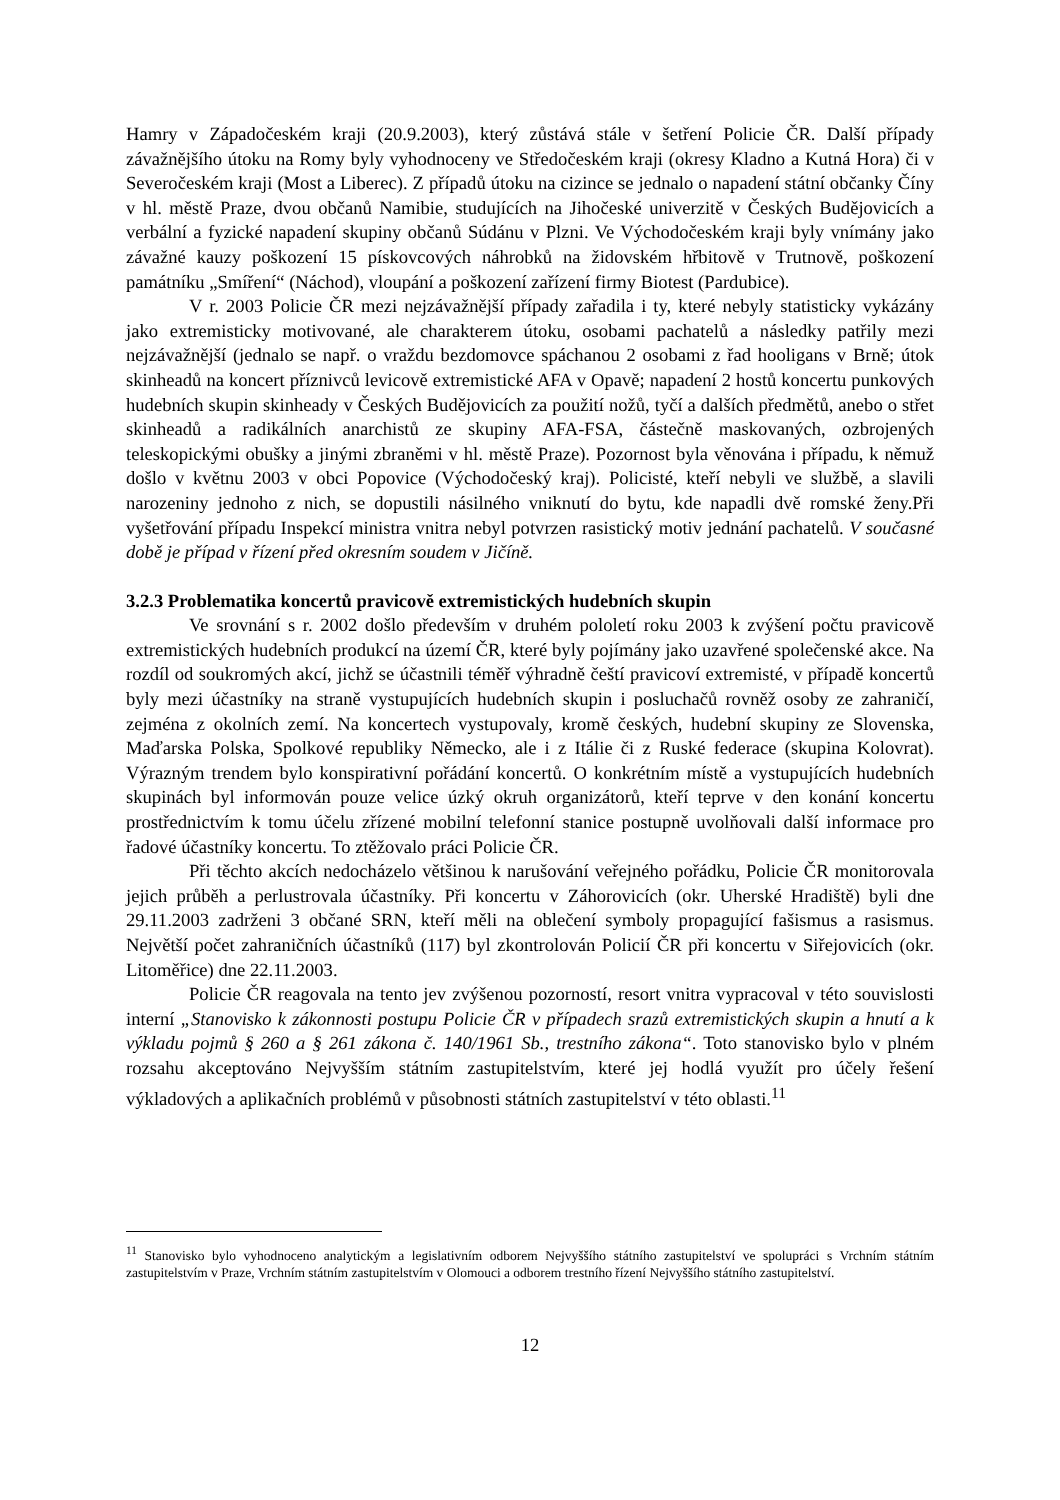Hamry v Západočeském kraji (20.9.2003), který zůstává stále v šetření Policie ČR. Další případy závažnějšího útoku na Romy byly vyhodnoceny ve Středočeském kraji (okresy Kladno a Kutná Hora) či v Severočeském kraji (Most a Liberec). Z případů útoku na cizince se jednalo o napadení státní občanky Číny v hl. městě Praze, dvou občanů Namibie, studujících na Jihočeské univerzitě v Českých Budějovicích a verbální a fyzické napadení skupiny občanů Súdánu v Plzni. Ve Východočeském kraji byly vnímány jako závažné kauzy poškození 15 pískovcových náhrobků na židovském hřbitově v Trutnově, poškození památníku „Smíření“ (Náchod), vloupání a poškození zařízení firmy Biotest (Pardubice).
V r. 2003 Policie ČR mezi nejzávažnější případy zařadila i ty, které nebyly statisticky vykázány jako extremisticky motivované, ale charakterem útoku, osobami pachatelů a následky patřily mezi nejzávažnější (jednalo se např. o vraždu bezdomovce spáchanou 2 osobami z řad hooligans v Brně; útok skinheadů na koncert příznivců levicově extremistické AFA v Opavě; napadení 2 hostů koncertu punkových hudebních skupin skinheady v Českých Budějovicích za použití nožů, tyčí a dalších předmětů, anebo o střet skinheadů a radikálních anarchistů ze skupiny AFA-FSA, částečně maskovaných, ozbrojených teleskopickými obušky a jinými zbraněmi v hl. městě Praze). Pozornost byla věnována i případu, k němuž došlo v květnu 2003 v obci Popovice (Východočeský kraj). Policisté, kteří nebyli ve službě, a slavili narozeniny jednoho z nich, se dopustili násilného vniknutí do bytu, kde napadli dvě romské ženy.Při vyšetřování případu Inspekcí ministra vnitra nebyl potvrzen rasistický motiv jednání pachatelů. V současné době je případ v řízení před okresním soudem v Jičíně.
3.2.3 Problematika koncertů pravicově extremistických hudebních skupin
Ve srovnání s r. 2002 došlo především v druhém pololetí roku 2003 k zvýšení počtu pravicově extremistických hudebních produkcí na území ČR, které byly pojímány jako uzavřené společenské akce. Na rozdíl od soukromých akcí, jichž se účastnili téměř výhradně čeští pravicoví extremisté, v případě koncertů byly mezi účastníky na straně vystupujících hudebních skupin i posluchačů rovněž osoby ze zahraničí, zejména z okolních zemí. Na koncertech vystupovaly, kromě českých, hudební skupiny ze Slovenska, Maďarska Polska, Spolkové republiky Německo, ale i z Itálie či z Ruské federace (skupina Kolovrat). Výrazným trendem bylo konspirativní pořádání koncertů. O konkrétním místě a vystupujících hudebních skupinách byl informován pouze velice úzký okruh organizátorů, kteří teprve v den konání koncertu prostřednictvím k tomu účelu zřízené mobilní telefonní stanice postupně uvolňovali další informace pro řadové účastníky koncertu. To ztěžovalo práci Policie ČR.
Při těchto akcích nedocházelo většinou k narušování veřejného pořádku, Policie ČR monitorovala jejich průběh a perlustrovala účastníky. Při koncertu v Záhorovicích (okr. Uherské Hradiště) byli dne 29.11.2003 zadrženi 3 občané SRN, kteří měli na oblečení symboly propagující fašismus a rasismus. Největší počet zahraničních účastníků (117) byl zkontrolován Policií ČR při koncertu v Siřejovicích (okr. Litoměřice) dne 22.11.2003.
Policie ČR reagovala na tento jev zvýšenou pozorností, resort vnitra vypracoval v této souvislosti interní „Stanovisko k zákonnosti postupu Policie ČR v případech srazů extremistických skupin a hnutí a k výkladu pojmů § 260 a § 261 zákona č. 140/1961 Sb., trestního zákona“. Toto stanovisko bylo v plném rozsahu akceptováno Nejvyšším státním zastupitelstvím, které jej hodlá využít pro účely řešení výkladových a aplikačních problémů v působnosti státních zastupitelství v této oblasti.<sup>11</sup>
<sup>11</sup> Stanovisko bylo vyhodnoceno analytickým a legislativním odborem Nejvyššího státního zastupitelství ve spolupráci s Vrchním státním zastupitelstvím v Praze, Vrchním státním zastupitelstvím v Olomouci a odborem trestního řízení Nejvyššího státního zastupitelství.
12